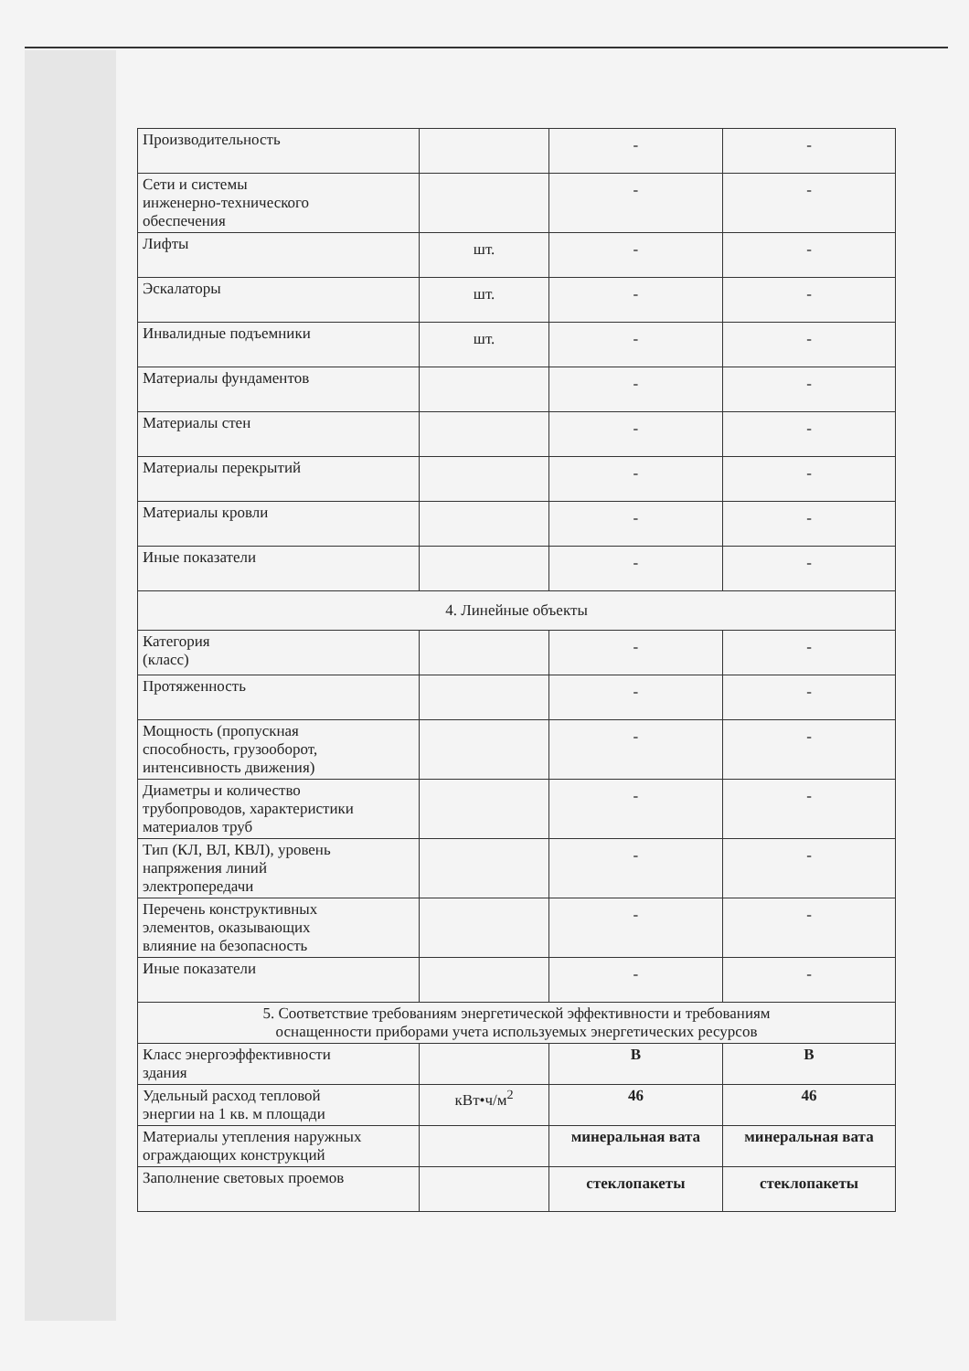| Производительность | | - | - |
| Сети и системы инженерно-технического обеспечения | | - | - |
| Лифты | шт. | - | - |
| Эскалаторы | шт. | - | - |
| Инвалидные подъемники | шт. | - | - |
| Материалы фундаментов | | - | - |
| Материалы стен | | - | - |
| Материалы перекрытий | | - | - |
| Материалы кровли | | - | - |
| Иные показатели | | - | - |
| 4. Линейные объекты | | | |
| Категория (класс) | | - | - |
| Протяженность | | - | - |
| Мощность (пропускная способность, грузооборот, интенсивность движения) | | - | - |
| Диаметры и количество трубопроводов, характеристики материалов труб | | - | - |
| Тип (КЛ, ВЛ, КВЛ), уровень напряжения линий электропередачи | | - | - |
| Перечень конструктивных элементов, оказывающих влияние на безопасность | | - | - |
| Иные показатели | | - | - |
| 5. Соответствие требованиям энергетической эффективности и требованиям оснащенности приборами учета используемых энергетических ресурсов | | | |
| Класс энергоэффективности здания | | В | В |
| Удельный расход тепловой энергии на 1 кв. м площади | кВт•ч/м<sup>2</sup> | 46 | 46 |
| Материалы утепления наружных ограждающих конструкций | | минеральная вата | минеральная вата |
| Заполнение световых проемов | | стеклопакеты | стеклопакеты |